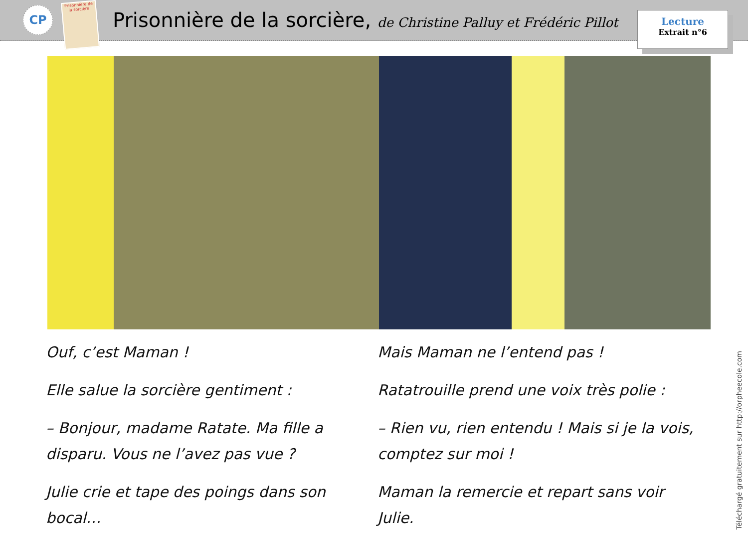CP
Prisonnière de la sorcière
Prisonnière de la sorcière, de Christine Palluy et Frédéric Pillot
Lecture
Extrait n°6
Ouf, c’est Maman !
Elle salue la sorcière gentiment :
– Bonjour, madame Ratate. Ma fille a disparu. Vous ne l’avez pas vue ?
Julie crie et tape des poings dans son bocal…
Mais Maman ne l’entend pas !
Ratatrouille prend une voix très polie :
– Rien vu, rien entendu ! Mais si je la vois, comptez sur moi !
Maman la remercie et repart sans voir Julie.
Téléchargé gratuitement sur http://orpheecole.com